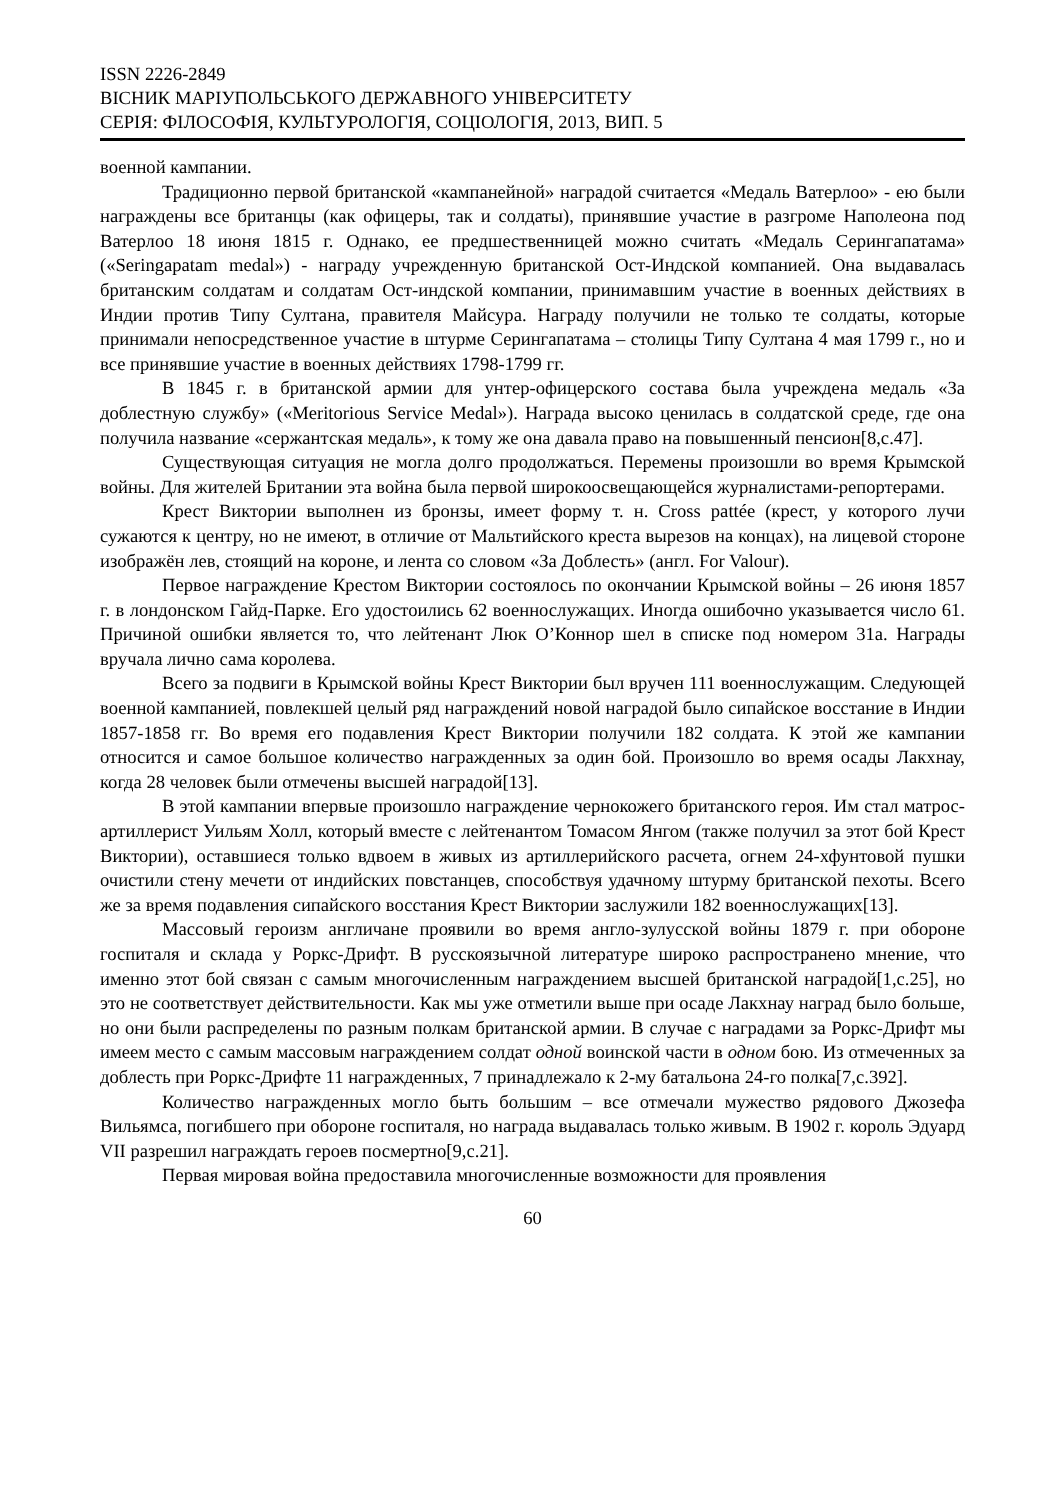ISSN 2226-2849
ВІСНИК МАРІУПОЛЬСЬКОГО ДЕРЖАВНОГО УНІВЕРСИТЕТУ
СЕРІЯ: ФІЛОСОФІЯ, КУЛЬТУРОЛОГІЯ, СОЦІОЛОГІЯ, 2013, ВИП. 5
военной кампании.
Традиционно первой британской «кампанейной» наградой считается «Медаль Ватерлоо» - ею были награждены все британцы (как офицеры, так и солдаты), принявшие участие в разгроме Наполеона под Ватерлоо 18 июня 1815 г. Однако, ее предшественницей можно считать «Медаль Серингапатама» («Seringapatam medal») - награду учрежденную британской Ост-Индской компанией. Она выдавалась британским солдатам и солдатам Ост-индской компании, принимавшим участие в военных действиях в Индии против Типу Султана, правителя Майсура. Награду получили не только те солдаты, которые принимали непосредственное участие в штурме Серингапатама – столицы Типу Султана 4 мая 1799 г., но и все принявшие участие в военных действиях 1798-1799 гг.
В 1845 г. в британской армии для унтер-офицерского состава была учреждена медаль «За доблестную службу» («Meritorious Service Medal»). Награда высоко ценилась в солдатской среде, где она получила название «сержантская медаль», к тому же она давала право на повышенный пенсион[8,с.47].
Существующая ситуация не могла долго продолжаться. Перемены произошли во время Крымской войны. Для жителей Британии эта война была первой широкоосвещающейся журналистами-репортерами.
Крест Виктории выполнен из бронзы, имеет форму т. н. Cross pattée (крест, у которого лучи сужаются к центру, но не имеют, в отличие от Мальтийского креста вырезов на концах), на лицевой стороне изображён лев, стоящий на короне, и лента со словом «За Доблесть» (англ. For Valour).
Первое награждение Крестом Виктории состоялось по окончании Крымской войны – 26 июня 1857 г. в лондонском Гайд-Парке. Его удостоились 62 военнослужащих. Иногда ошибочно указывается число 61. Причиной ошибки является то, что лейтенант Люк О’Коннор шел в списке под номером 31а. Награды вручала лично сама королева.
Всего за подвиги в Крымской войны Крест Виктории был вручен 111 военнослужащим. Следующей военной кампанией, повлекшей целый ряд награждений новой наградой было сипайское восстание в Индии 1857-1858 гг. Во время его подавления Крест Виктории получили 182 солдата. К этой же кампании относится и самое большое количество награжденных за один бой. Произошло во время осады Лакхнау, когда 28 человек были отмечены высшей наградой[13].
В этой кампании впервые произошло награждение чернокожего британского героя. Им стал матрос-артиллерист Уильям Холл, который вместе с лейтенантом Томасом Янгом (также получил за этот бой Крест Виктории), оставшиеся только вдвоем в живых из артиллерийского расчета, огнем 24-хфунтовой пушки очистили стену мечети от индийских повстанцев, способствуя удачному штурму британской пехоты. Всего же за время подавления сипайского восстания Крест Виктории заслужили 182 военнослужащих[13].
Массовый героизм англичане проявили во время англо-зулусской войны 1879 г. при обороне госпиталя и склада у Роркс-Дрифт. В русскоязычной литературе широко распространено мнение, что именно этот бой связан с самым многочисленным награждением высшей британской наградой[1,с.25], но это не соответствует действительности. Как мы уже отметили выше при осаде Лакхнау наград было больше, но они были распределены по разным полкам британской армии. В случае с наградами за Роркс-Дрифт мы имеем место с самым массовым награждением солдат одной воинской части в одном бою. Из отмеченных за доблесть при Роркс-Дрифте 11 награжденных, 7 принадлежало к 2-му батальона 24-го полка[7,с.392].
Количество награжденных могло быть большим – все отмечали мужество рядового Джозефа Вильямса, погибшего при обороне госпиталя, но награда выдавалась только живым. В 1902 г. король Эдуард VII разрешил награждать героев посмертно[9,с.21].
Первая мировая война предоставила многочисленные возможности для проявления
60